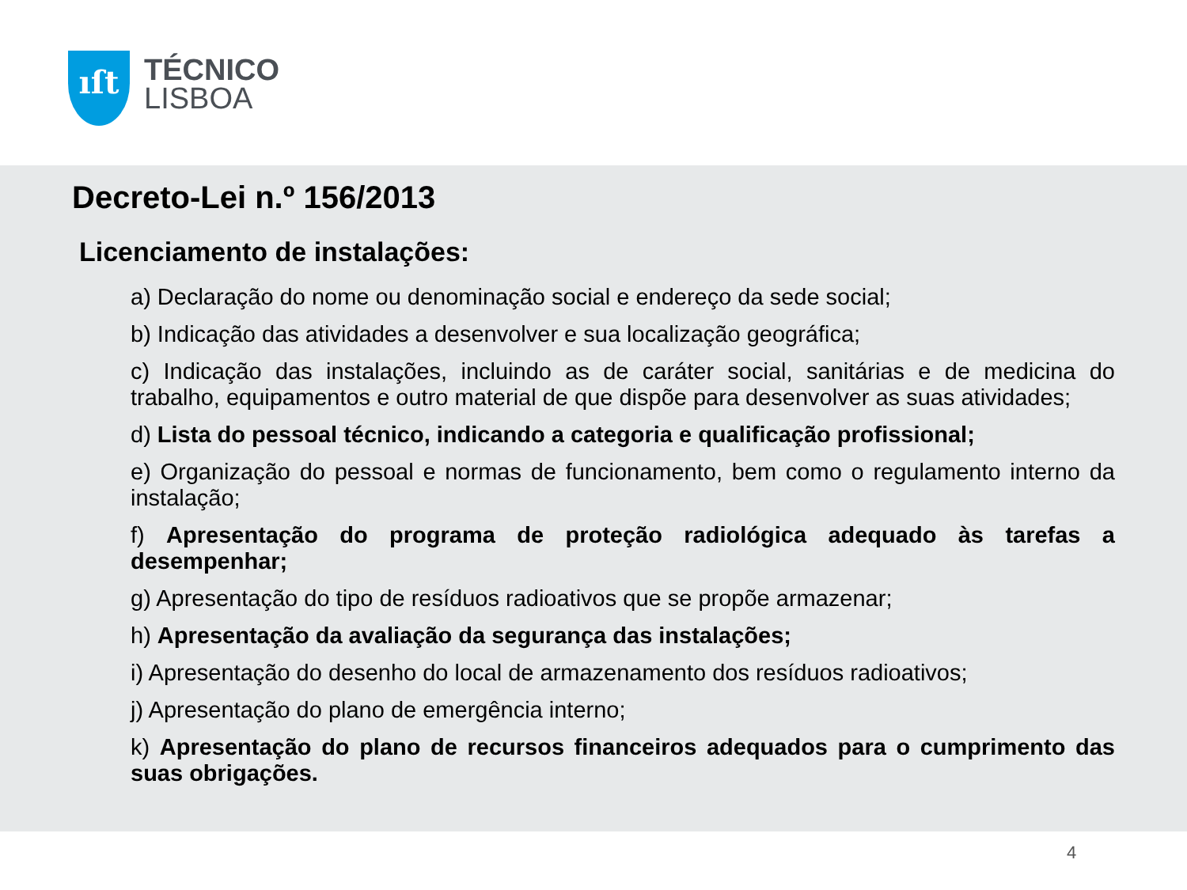ıſt
TÉCNICO
LISBOA
Decreto-Lei n.º 156/2013
Licenciamento de instalações:
a) Declaração do nome ou denominação social e endereço da sede social;
b) Indicação das atividades a desenvolver e sua localização geográfica;
c) Indicação das instalações, incluindo as de caráter social, sanitárias e de medicina do trabalho, equipamentos e outro material de que dispõe para desenvolver as suas atividades;
d) Lista do pessoal técnico, indicando a categoria e qualificação profissional;
e) Organização do pessoal e normas de funcionamento, bem como o regulamento interno da instalação;
f) Apresentação do programa de proteção radiológica adequado às tarefas a desempenhar;
g) Apresentação do tipo de resíduos radioativos que se propõe armazenar;
h) Apresentação da avaliação da segurança das instalações;
i) Apresentação do desenho do local de armazenamento dos resíduos radioativos;
j) Apresentação do plano de emergência interno;
k) Apresentação do plano de recursos financeiros adequados para o cumprimento das suas obrigações.
4